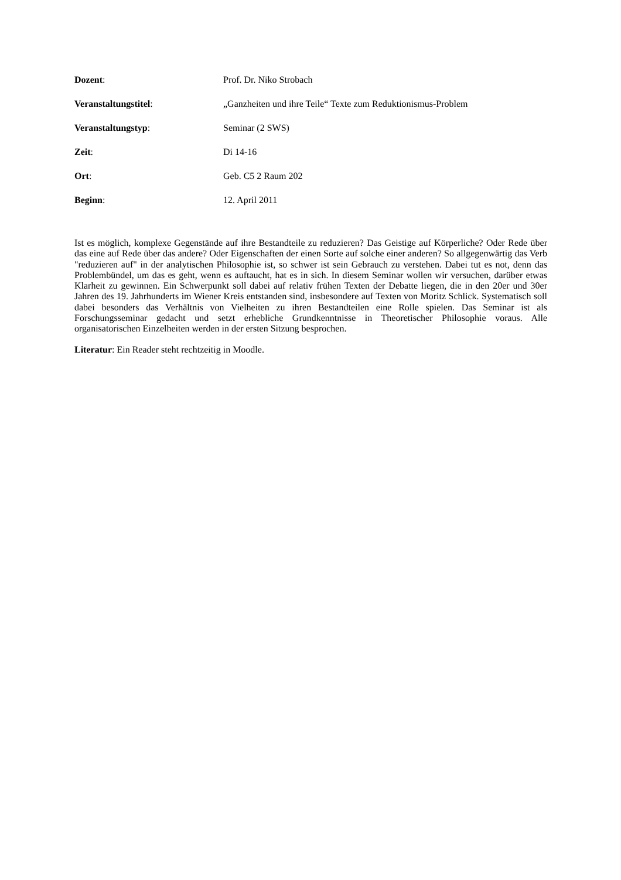Dozent: Prof. Dr. Niko Strobach
Veranstaltungstitel: „Ganzheiten und ihre Teile“ Texte zum Reduktionismus-Problem
Veranstaltungstyp: Seminar (2 SWS)
Zeit: Di 14-16
Ort: Geb. C5 2 Raum 202
Beginn: 12. April 2011
Ist es möglich, komplexe Gegenstände auf ihre Bestandteile zu reduzieren? Das Geistige auf Körperliche? Oder Rede über das eine auf Rede über das andere? Oder Eigenschaften der einen Sorte auf solche einer anderen? So allgegenwärtig das Verb "reduzieren auf" in der analytischen Philosophie ist, so schwer ist sein Gebrauch zu verstehen. Dabei tut es not, denn das Problembündel, um das es geht, wenn es auftaucht, hat es in sich. In diesem Seminar wollen wir versuchen, darüber etwas Klarheit zu gewinnen. Ein Schwerpunkt soll dabei auf relativ frühen Texten der Debatte liegen, die in den 20er und 30er Jahren des 19. Jahrhunderts im Wiener Kreis entstanden sind, insbesondere auf Texten von Moritz Schlick. Systematisch soll dabei besonders das Verhältnis von Vielheiten zu ihren Bestandteilen eine Rolle spielen. Das Seminar ist als Forschungsseminar gedacht und setzt erhebliche Grundkenntnisse in Theoretischer Philosophie voraus. Alle organisatorischen Einzelheiten werden in der ersten Sitzung besprochen.
Literatur: Ein Reader steht rechtzeitig in Moodle.